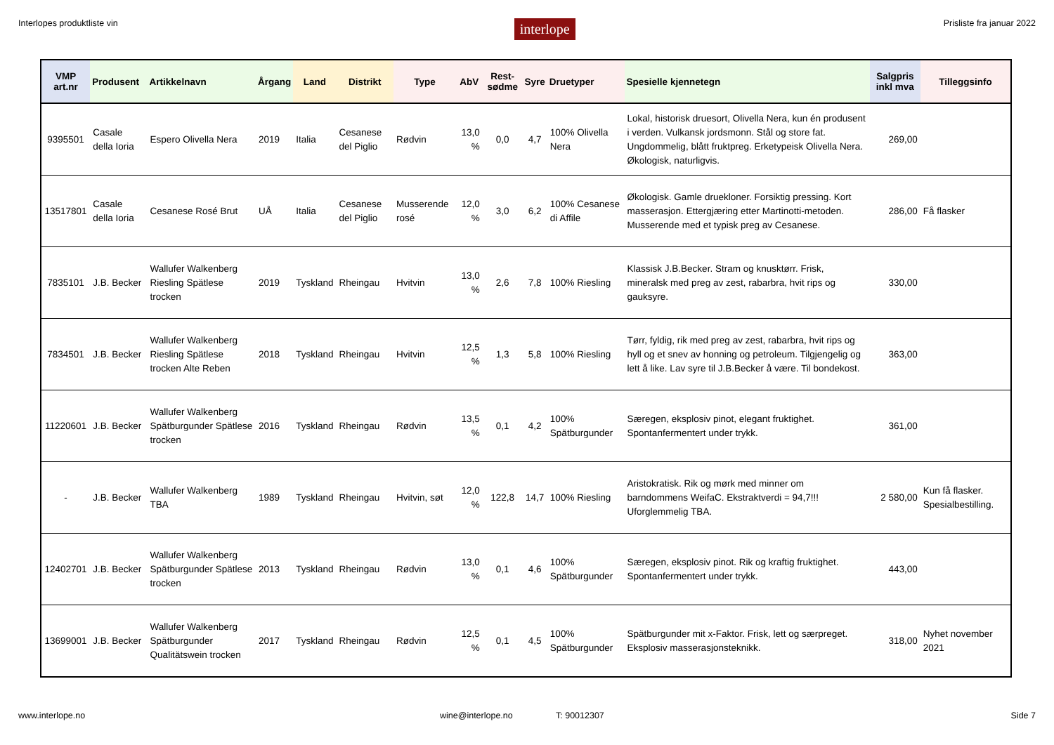Interlopes produktliste vin interlope Prisliste fra januar 2022
| VMP art.nr | Produsent | Artikkelnavn | Årgang | Land | Distrikt | Type | AbV | Rest-sødme | Syre | Druetyper | Spesielle kjennetegn | Salgpris inkl mva | Tilleggsinfo |
| --- | --- | --- | --- | --- | --- | --- | --- | --- | --- | --- | --- | --- | --- |
| 9395501 | Casale della Ioria | Espero Olivella Nera | 2019 | Italia | Cesanese del Piglio | Rødvin | 13,0 % | 0,0 | 4,7 | 100% Olivella Nera | Lokal, historisk druesort, Olivella Nera, kun én produsent i verden. Vulkansk jordsmonn. Stål og store fat. Ungdommelig, blått fruktpreg. Erketypeisk Olivella Nera. Økologisk, naturligvis. | 269,00 | |
| 13517801 | Casale della Ioria | Cesanese Rosé Brut | UÅ | Italia | Cesanese del Piglio | Musserende rosé | 12,0 % | 3,0 | 6,2 | 100% Cesanese di Affile | Økologisk. Gamle druekloner. Forsiktig pressing. Kort masserasjon. Ettergjæring etter Martinotti-metoden. Musserende med et typisk preg av Cesanese. | 286,00 | Få flasker |
| 7835101 | J.B. Becker | Wallufer Walkenberg Riesling Spätlese trocken | 2019 | Tyskland | Rheingau | Hvitvin | 13,0 % | 2,6 | 7,8 | 100% Riesling | Klassisk J.B.Becker. Stram og knusktørr. Frisk, mineralsk med preg av zest, rabarbra, hvit rips og gauksyre. | 330,00 | |
| 7834501 | J.B. Becker | Wallufer Walkenberg Riesling Spätlese trocken Alte Reben | 2018 | Tyskland | Rheingau | Hvitvin | 12,5 % | 1,3 | 5,8 | 100% Riesling | Tørr, fyldig, rik med preg av zest, rabarbra, hvit rips og hyll og et snev av honning og petroleum. Tilgjengelig og lett å like. Lav syre til J.B.Becker å være. Til bondekost. | 363,00 | |
| 11220601 | J.B. Becker | Wallufer Walkenberg Spätburgunder Spätlese trocken | 2016 | Tyskland | Rheingau | Rødvin | 13,5 % | 0,1 | 4,2 | 100% Spätburgunder | Særegen, eksplosiv pinot, elegant fruktighet. Spontanfermentert under trykk. | 361,00 | |
| - | J.B. Becker | Wallufer Walkenberg TBA | 1989 | Tyskland | Rheingau | Hvitvin, søt | 12,0 % | 122,8 | 14,7 | 100% Riesling | Aristokratisk. Rik og mørk med minner om barndommens WeifaC. Ekstraktverdi = 94,7!!! Uforglemmelig TBA. | 2 580,00 | Kun få flasker. Spesialbestilling. |
| 12402701 | J.B. Becker | Wallufer Walkenberg Spätburgunder Spätlese trocken | 2013 | Tyskland | Rheingau | Rødvin | 13,0 % | 0,1 | 4,6 | 100% Spätburgunder | Særegen, eksplosiv pinot. Rik og kraftig fruktighet. Spontanfermentert under trykk. | 443,00 | |
| 13699001 | J.B. Becker | Wallufer Walkenberg Spätburgunder Qualitätswein trocken | 2017 | Tyskland | Rheingau | Rødvin | 12,5 % | 0,1 | 4,5 | 100% Spätburgunder | Spätburgunder mit x-Faktor. Frisk, lett og særpreget. Eksplosiv masserasjonsteknikk. | 318,00 | Nyhet november 2021 |
www.interlope.no wine@interlope.no T: 90012307 Side 7